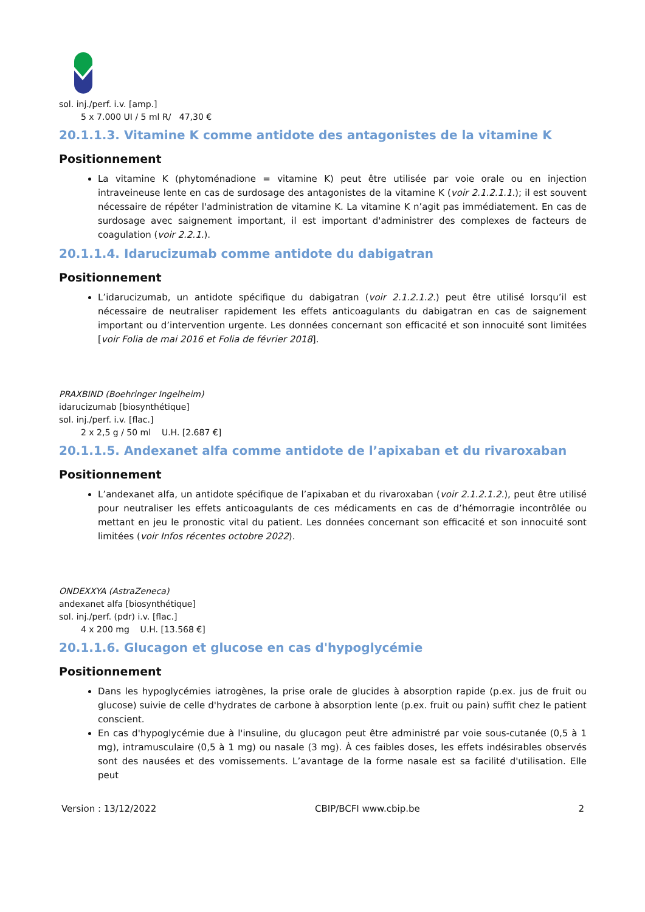sol. inj./perf. i.v. [amp.]
5 x 7.000 UI / 5 ml R/ 47,30 €
20.1.1.3. Vitamine K comme antidote des antagonistes de la vitamine K
Positionnement
La vitamine K (phytoménadione = vitamine K) peut être utilisée par voie orale ou en injection intraveineuse lente en cas de surdosage des antagonistes de la vitamine K (voir 2.1.2.1.1.); il est souvent nécessaire de répéter l'administration de vitamine K. La vitamine K n’agit pas immédiatement. En cas de surdosage avec saignement important, il est important d'administrer des complexes de facteurs de coagulation (voir 2.2.1.).
20.1.1.4. Idarucizumab comme antidote du dabigatran
Positionnement
L’idarucizumab, un antidote spécifique du dabigatran (voir 2.1.2.1.2.) peut être utilisé lorsqu’il est nécessaire de neutraliser rapidement les effets anticoagulants du dabigatran en cas de saignement important ou d’intervention urgente. Les données concernant son efficacité et son innocuité sont limitées [voir Folia de mai 2016 et Folia de février 2018].
PRAXBIND (Boehringer Ingelheim)
idarucizumab [biosynthétique]
sol. inj./perf. i.v. [flac.]
2 x 2,5 g / 50 ml U.H. [2.687 €]
20.1.1.5. Andexanet alfa comme antidote de l’apixaban et du rivaroxaban
Positionnement
L’andexanet alfa, un antidote spécifique de l’apixaban et du rivaroxaban (voir 2.1.2.1.2.), peut être utilisé pour neutraliser les effets anticoagulants de ces médicaments en cas de d’hémorragie incontrôlée ou mettant en jeu le pronostic vital du patient. Les données concernant son efficacité et son innocuité sont limitées (voir Infos récentes octobre 2022).
ONDEXXYA (AstraZeneca)
andexanet alfa [biosynthétique]
sol. inj./perf. (pdr) i.v. [flac.]
4 x 200 mg U.H. [13.568 €]
20.1.1.6. Glucagon et glucose en cas d'hypoglycémie
Positionnement
Dans les hypoglycémies iatrogènes, la prise orale de glucides à absorption rapide (p.ex. jus de fruit ou glucose) suivie de celle d'hydrates de carbone à absorption lente (p.ex. fruit ou pain) suffit chez le patient conscient.
En cas d'hypoglycémie due à l'insuline, du glucagon peut être administré par voie sous-cutanée (0,5 à 1 mg), intramusculaire (0,5 à 1 mg) ou nasale (3 mg). À ces faibles doses, les effets indésirables observés sont des nausées et des vomissements. L’avantage de la forme nasale est sa facilité d'utilisation. Elle peut
Version : 13/12/2022 CBIP/BCFI www.cbip.be 2